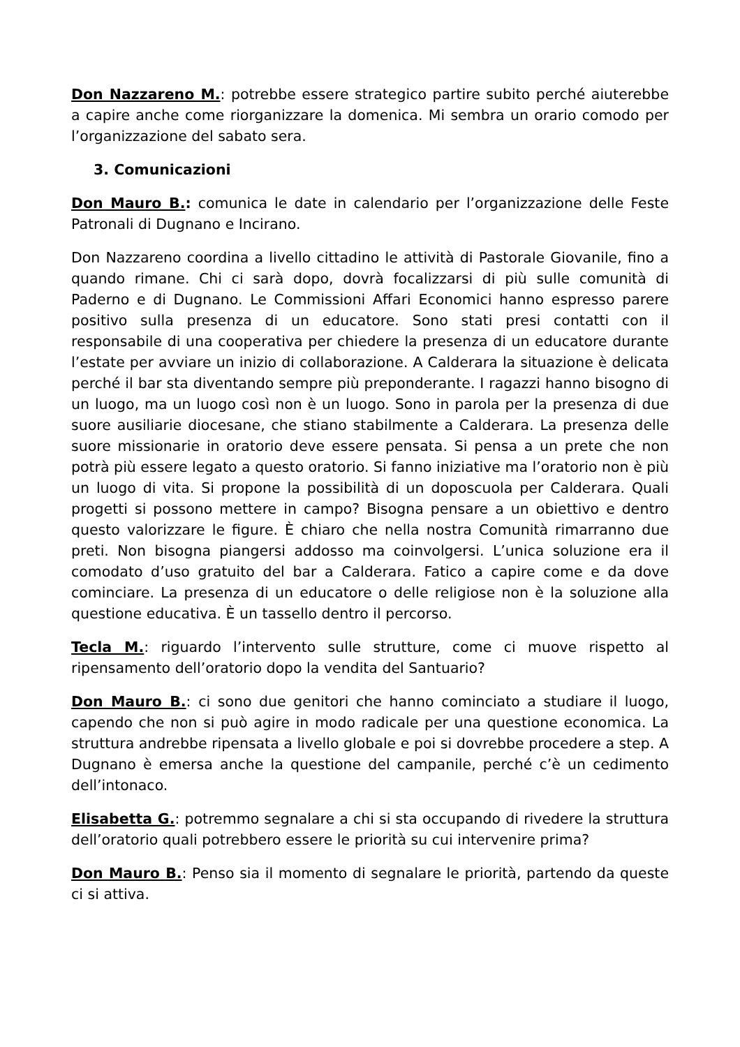Don Nazzareno M.: potrebbe essere strategico partire subito perché aiuterebbe a capire anche come riorganizzare la domenica. Mi sembra un orario comodo per l’organizzazione del sabato sera.
3. Comunicazioni
Don Mauro B.: comunica le date in calendario per l’organizzazione delle Feste Patronali di Dugnano e Incirano.
Don Nazzareno coordina a livello cittadino le attività di Pastorale Giovanile, fino a quando rimane. Chi ci sarà dopo, dovrà focalizzarsi di più sulle comunità di Paderno e di Dugnano. Le Commissioni Affari Economici hanno espresso parere positivo sulla presenza di un educatore. Sono stati presi contatti con il responsabile di una cooperativa per chiedere la presenza di un educatore durante l’estate per avviare un inizio di collaborazione. A Calderara la situazione è delicata perché il bar sta diventando sempre più preponderante. I ragazzi hanno bisogno di un luogo, ma un luogo così non è un luogo. Sono in parola per la presenza di due suore ausiliarie diocesane, che stiano stabilmente a Calderara. La presenza delle suore missionarie in oratorio deve essere pensata. Si pensa a un prete che non potrà più essere legato a questo oratorio. Si fanno iniziative ma l’oratorio non è più un luogo di vita. Si propone la possibilità di un doposcuola per Calderara. Quali progetti si possono mettere in campo? Bisogna pensare a un obiettivo e dentro questo valorizzare le figure. È chiaro che nella nostra Comunità rimarranno due preti. Non bisogna piangersi addosso ma coinvolgersi. L’unica soluzione era il comodato d’uso gratuito del bar a Calderara. Fatico a capire come e da dove cominciare. La presenza di un educatore o delle religiose non è la soluzione alla questione educativa. È un tassello dentro il percorso.
Tecla M.: riguardo l’intervento sulle strutture, come ci muove rispetto al ripensamento dell’oratorio dopo la vendita del Santuario?
Don Mauro B.: ci sono due genitori che hanno cominciato a studiare il luogo, capendo che non si può agire in modo radicale per una questione economica. La struttura andrebbe ripensata a livello globale e poi si dovrebbe procedere a step. A Dugnano è emersa anche la questione del campanile, perché c’è un cedimento dell’intonaco.
Elisabetta G.: potremmo segnalare a chi si sta occupando di rivedere la struttura dell’oratorio quali potrebbero essere le priorità su cui intervenire prima?
Don Mauro B.: Penso sia il momento di segnalare le priorità, partendo da queste ci si attiva.